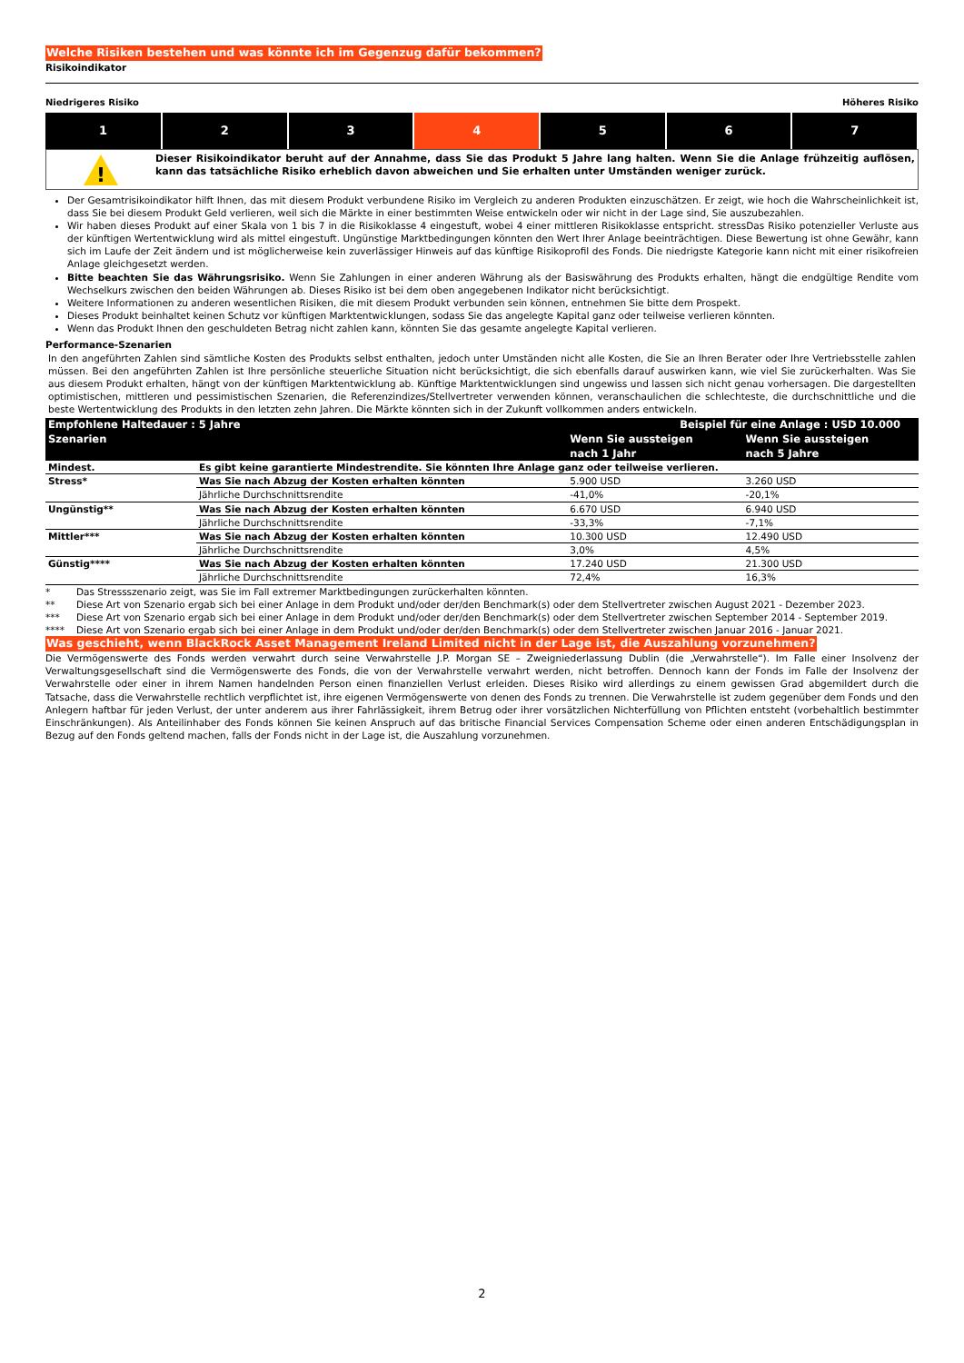Welche Risiken bestehen und was könnte ich im Gegenzug dafür bekommen?
Risikoindikator
Niedrigeres Risiko Höheres Risiko
| 1 | 2 | 3 | 4 | 5 | 6 | 7 |
!
Dieser Risikoindikator beruht auf der Annahme, dass Sie das Produkt 5 Jahre lang halten. Wenn Sie die Anlage frühzeitig auflösen, kann das tatsächliche Risiko erheblich davon abweichen und Sie erhalten unter Umständen weniger zurück.
Der Gesamtrisikoindikator hilft Ihnen, das mit diesem Produkt verbundene Risiko im Vergleich zu anderen Produkten einzuschätzen. Er zeigt, wie hoch die Wahrscheinlichkeit ist, dass Sie bei diesem Produkt Geld verlieren, weil sich die Märkte in einer bestimmten Weise entwickeln oder wir nicht in der Lage sind, Sie auszubezahlen.
Wir haben dieses Produkt auf einer Skala von 1 bis 7 in die Risikoklasse 4 eingestuft, wobei 4 einer mittleren Risikoklasse entspricht. stressDas Risiko potenzieller Verluste aus der künftigen Wertentwicklung wird als mittel eingestuft. Ungünstige Marktbedingungen könnten den Wert Ihrer Anlage beeinträchtigen. Diese Bewertung ist ohne Gewähr, kann sich im Laufe der Zeit ändern und ist möglicherweise kein zuverlässiger Hinweis auf das künftige Risikoprofil des Fonds. Die niedrigste Kategorie kann nicht mit einer risikofreien Anlage gleichgesetzt werden.
Bitte beachten Sie das Währungsrisiko. Wenn Sie Zahlungen in einer anderen Währung als der Basiswährung des Produkts erhalten, hängt die endgültige Rendite vom Wechselkurs zwischen den beiden Währungen ab. Dieses Risiko ist bei dem oben angegebenen Indikator nicht berücksichtigt.
Weitere Informationen zu anderen wesentlichen Risiken, die mit diesem Produkt verbunden sein können, entnehmen Sie bitte dem Prospekt.
Dieses Produkt beinhaltet keinen Schutz vor künftigen Marktentwicklungen, sodass Sie das angelegte Kapital ganz oder teilweise verlieren könnten.
Wenn das Produkt Ihnen den geschuldeten Betrag nicht zahlen kann, könnten Sie das gesamte angelegte Kapital verlieren.
Performance-Szenarien
In den angeführten Zahlen sind sämtliche Kosten des Produkts selbst enthalten, jedoch unter Umständen nicht alle Kosten, die Sie an Ihren Berater oder Ihre Vertriebsstelle zahlen müssen. Bei den angeführten Zahlen ist Ihre persönliche steuerliche Situation nicht berücksichtigt, die sich ebenfalls darauf auswirken kann, wie viel Sie zurückerhalten. Was Sie aus diesem Produkt erhalten, hängt von der künftigen Marktentwicklung ab. Künftige Marktentwicklungen sind ungewiss und lassen sich nicht genau vorhersagen. Die dargestellten optimistischen, mittleren und pessimistischen Szenarien, die Referenzindizes/Stellvertreter verwenden können, veranschaulichen die schlechteste, die durchschnittliche und die beste Wertentwicklung des Produkts in den letzten zehn Jahren. Die Märkte könnten sich in der Zukunft vollkommen anders entwickeln.
| Empfohlene Haltedauer : 5 Jahre | | Beispiel für eine Anlage : USD 10.000 | |
| --- | --- | --- | --- |
| Szenarien | | Wenn Sie aussteigen nach 1 Jahr | Wenn Sie aussteigen nach 5 Jahre |
| Mindest. | Es gibt keine garantierte Mindestrendite. Sie könnten Ihre Anlage ganz oder teilweise verlieren. | | |
| Stress* | Was Sie nach Abzug der Kosten erhalten könnten | 5.900 USD | 3.260 USD |
| | Jährliche Durchschnittsrendite | -41,0% | -20,1% |
| Ungünstig** | Was Sie nach Abzug der Kosten erhalten könnten | 6.670 USD | 6.940 USD |
| | Jährliche Durchschnittsrendite | -33,3% | -7,1% |
| Mittler*** | Was Sie nach Abzug der Kosten erhalten könnten | 10.300 USD | 12.490 USD |
| | Jährliche Durchschnittsrendite | 3,0% | 4,5% |
| Günstig**** | Was Sie nach Abzug der Kosten erhalten könnten | 17.240 USD | 21.300 USD |
| | Jährliche Durchschnittsrendite | 72,4% | 16,3% |
* Das Stressszenario zeigt, was Sie im Fall extremer Marktbedingungen zurückerhalten könnten.
** Diese Art von Szenario ergab sich bei einer Anlage in dem Produkt und/oder der/den Benchmark(s) oder dem Stellvertreter zwischen August 2021 - Dezember 2023.
*** Diese Art von Szenario ergab sich bei einer Anlage in dem Produkt und/oder der/den Benchmark(s) oder dem Stellvertreter zwischen September 2014 - September 2019.
**** Diese Art von Szenario ergab sich bei einer Anlage in dem Produkt und/oder der/den Benchmark(s) oder dem Stellvertreter zwischen Januar 2016 - Januar 2021.
Was geschieht, wenn BlackRock Asset Management Ireland Limited nicht in der Lage ist, die Auszahlung vorzunehmen?
Die Vermögenswerte des Fonds werden verwahrt durch seine Verwahrstelle J.P. Morgan SE – Zweigniederlassung Dublin (die „Verwahrstelle“). Im Falle einer Insolvenz der Verwaltungsgesellschaft sind die Vermögenswerte des Fonds, die von der Verwahrstelle verwahrt werden, nicht betroffen. Dennoch kann der Fonds im Falle der Insolvenz der Verwahrstelle oder einer in ihrem Namen handelnden Person einen finanziellen Verlust erleiden. Dieses Risiko wird allerdings zu einem gewissen Grad abgemildert durch die Tatsache, dass die Verwahrstelle rechtlich verpflichtet ist, ihre eigenen Vermögenswerte von denen des Fonds zu trennen. Die Verwahrstelle ist zudem gegenüber dem Fonds und den Anlegern haftbar für jeden Verlust, der unter anderem aus ihrer Fahrlässigkeit, ihrem Betrug oder ihrer vorsätzlichen Nichterfüllung von Pflichten entsteht (vorbehaltlich bestimmter Einschränkungen). Als Anteilinhaber des Fonds können Sie keinen Anspruch auf das britische Financial Services Compensation Scheme oder einen anderen Entschädigungsplan in Bezug auf den Fonds geltend machen, falls der Fonds nicht in der Lage ist, die Auszahlung vorzunehmen.
2